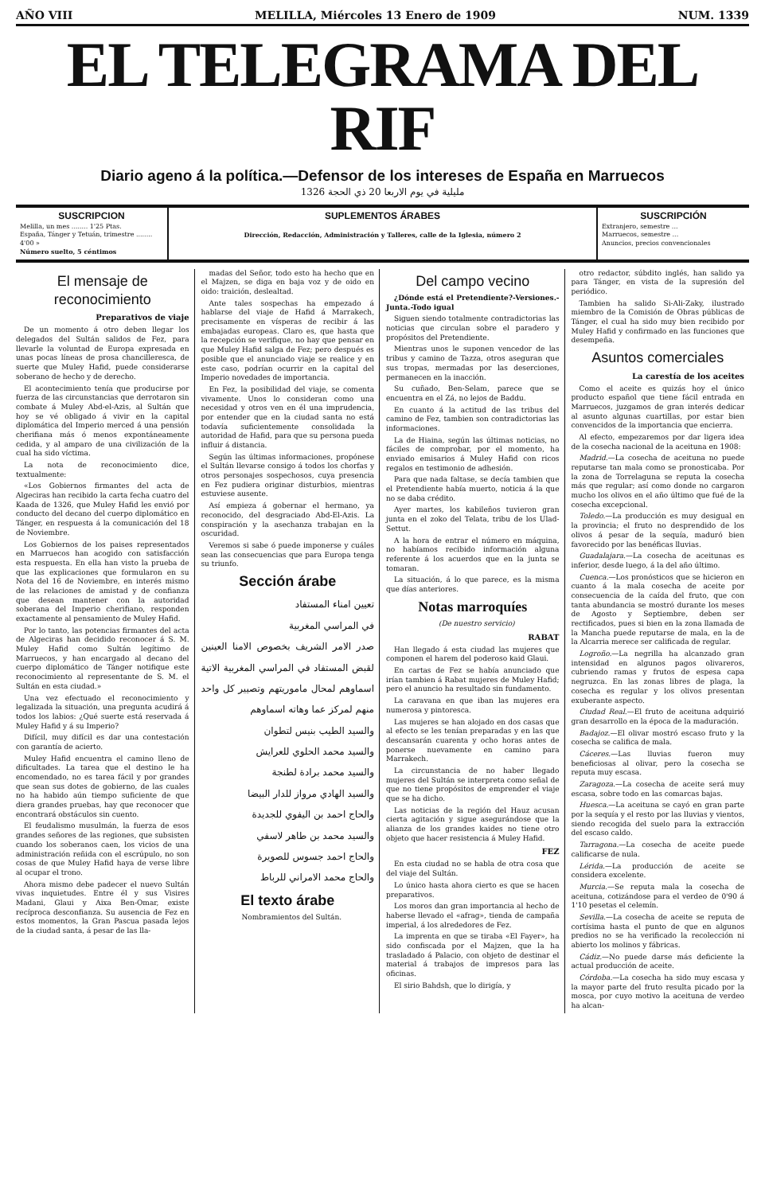AÑO VIII MELILLA, Miércoles 13 Enero de 1909 NUM. 1339
EL TELEGRAMA DEL RIF
Diario ageno á la política.—Defensor de los intereses de España en Marruecos
مليلية في يوم الاربعا 20 ذي الحجة 1326
SUSCRIPCION
Melilla, un mes ........ 1'25 Ptas.
España, Tánger y Tetuán, trimestre ........ 4'00 »
Número suelto, 5 céntimos
SUPLEMENTOS ÁRABES
Dirección, Redacción, Administración y Talleres, calle de la Iglesia, número 2
SUSCRIPCIÓN
Extranjero, semestre ...
Marruecos, semestre ...
Anuncios, precios convencionales
El mensaje de reconocimiento
Preparativos de viaje
De un momento á otro deben llegar los delegados del Sultán salidos de Fez, para llevarle la voluntad de Europa expresada en unas pocas líneas de prosa chancilleresca, de suerte que Muley Hafid, puede considerarse soberano de hecho y de derecho.
El acontecimiento tenía que producirse por fuerza de las circunstancias que derrotaron sin combate á Muley Abd-el-Azis, al Sultán que hoy se vé obligado á vivir en la capital diplomática del Imperio merced á una pensión cherifiana más ó menos expontáneamente cedida, y al amparo de una civilización de la cual ha sido víctima.
La nota de reconocimiento dice, textualmente:
«Los Gobiernos firmantes del acta de Algeciras han recibido la carta fecha cuatro del Kaada de 1326, que Muley Hafid les envió por conducto del decano del cuerpo diplomático en Tánger, en respuesta á la comunicación del 18 de Noviembre.
Los Gobiernos de los paises representados en Marruecos han acogido con satisfacción esta respuesta. En ella han visto la prueba de que las explicaciones que formularon en su Nota del 16 de Noviembre, en interés mismo de las relaciones de amistad y de confianza que desean mantener con la autoridad soberana del Imperio cherifiano, responden exactamente al pensamiento de Muley Hafid.
Por lo tanto, las potencias firmantes del acta de Algeciras han decidido reconocer á S. M. Muley Hafid como Sultán legítimo de Marruecos, y han encargado al decano del cuerpo diplomático de Tánger notifique este reconocimiento al representante de S. M. el Sultán en esta ciudad.»
Una vez efectuado el reconocimiento y legalizada la situación, una pregunta acudirá á todos los labios: ¿Qué suerte está reservada á Muley Hafid y á su Imperio?
Difícil, muy difícil es dar una contestación con garantía de acierto.
Muley Hafid encuentra el camino lleno de dificultades. La tarea que el destino le ha encomendado, no es tarea fácil y por grandes que sean sus dotes de gobierno, de las cuales no ha habido aún tiempo suficiente de que diera grandes pruebas, hay que reconocer que encontrará obstáculos sin cuento.
El feudalismo musulmán, la fuerza de esos grandes señores de las regiones, que subsisten cuando los soberanos caen, los vicios de una administración reñida con el escrúpulo, no son cosas de que Muley Hafid haya de verse libre al ocupar el trono.
Ahora mismo debe padecer el nuevo Sultán vivas inquietudes. Entre él y sus Visires Madani, Glaui y Aixa Ben-Omar, existe recíproca desconfianza. Su ausencia de Fez en estos momentos, la Gran Pascua pasada lejos de la ciudad santa, á pesar de las lla-
madas del Señor, todo esto ha hecho que en el Majzen, se diga en baja voz y de oido en oido: traición, deslealtad.
Ante tales sospechas ha empezado á hablarse del viaje de Hafid á Marrakech, precisamente en vísperas de recibir á las embajadas europeas. Claro es, que hasta que la recepción se verifique, no hay que pensar en que Muley Hafid salga de Fez; pero después es posible que el anunciado viaje se realice y en este caso, podrían ocurrir en la capital del Imperio novedades de importancia.
En Fez, la posibilidad del viaje, se comenta vivamente. Unos lo consideran como una necesidad y otros ven en él una imprudencia, por entender que en la ciudad santa no está todavía suficientemente consolidada la autoridad de Hafid, para que su persona pueda influir á distancia.
Según las últimas informaciones, propónese el Sultán llevarse consigo á todos los chorfas y otros personajes sospechosos, cuya presencia en Fez pudiera originar disturbios, mientras estuviese ausente.
Así empieza á gobernar el hermano, ya reconocido, del desgraciado Abd-El-Azis. La conspiración y la asechanza trabajan en la oscuridad.
Veremos si sabe ó puede imponerse y cuáles sean las consecuencias que para Europa tenga su triunfo.
Sección árabe
تعيين امناء المستفاد
في المراسي المغربية
صدر الامر الشريف بخصوص الامنا العينين لقبض المستفاد في المراسي المغربية الاتية اسماوهم لمحال ماموريتهم وتصيير كل واحد منهم لمركز عما وهاته اسماوهم
والسيد الطيب بنيس لتطوان
والسيد محمد الحلوي للعرايش
والسيد محمد برادة لطنجة
والسيد الهادي مرواز للدار البيضا
والحاج احمد بن اليفوي للجديدة
والسيد محمد بن طاهر لاسفي
والحاج احمد جسوس للصويرة
والحاج محمد الامراني للرباط
El texto árabe
Nombramientos del Sultán.
Del campo vecino
¿Dónde está el Pretendiente?-Versiones.-Junta.-Todo igual
Siguen siendo totalmente contradictorias las noticias que circulan sobre el paradero y propósitos del Pretendiente.
Mientras unos le suponen vencedor de las tribus y camino de Tazza, otros aseguran que sus tropas, mermadas por las deserciones, permanecen en la inacción.
Su cuñado, Ben-Selam, parece que se encuentra en el Zá, no lejos de Baddu.
En cuanto á la actitud de las tribus del camino de Fez, tambien son contradictorias las informaciones.
La de Hiaina, según las últimas noticias, no fáciles de comprobar, por el momento, ha enviado emisarios á Muley Hafid con ricos regalos en testimonio de adhesión.
Para que nada faltase, se decía tambien que el Pretendiente había muerto, noticia á la que no se daba crédito.
Ayer martes, los kabileños tuvieron gran junta en el zoko del Telata, tribu de los Ulad-Settut.
A la hora de entrar el número en máquina, no habíamos recibido información alguna referente á los acuerdos que en la junta se tomaran.
La situación, á lo que parece, es la misma que días anteriores.
Notas marroquíes
(De nuestro servicio)
RABAT
Han llegado á esta ciudad las mujeres que componen el harem del poderoso kaid Glaui.
En cartas de Fez se había anunciado que irían tambien á Rabat mujeres de Muley Hafid; pero el anuncio ha resultado sin fundamento.
La caravana en que iban las mujeres era numerosa y pintoresca.
Las mujeres se han alojado en dos casas que al efecto se les tenían preparadas y en las que descansarán cuarenta y ocho horas antes de ponerse nuevamente en camino para Marrakech.
La circunstancia de no haber llegado mujeres del Sultán se interpreta como señal de que no tiene propósitos de emprender el viaje que se ha dicho.
Las noticias de la región del Hauz acusan cierta agitación y sigue asegurándose que la alianza de los grandes kaides no tiene otro objeto que hacer resistencia á Muley Hafid.
FEZ
En esta ciudad no se habla de otra cosa que del viaje del Sultán.
Lo único hasta ahora cierto es que se hacen preparativos.
Los moros dan gran importancia al hecho de haberse llevado el «afrag», tienda de campaña imperial, á los alrededores de Fez.
La imprenta en que se tiraba «El Fayer», ha sido confiscada por el Majzen, que la ha trasladado á Palacio, con objeto de destinar el material á trabajos de impresos para las oficinas.
El sirio Bahdsh, que lo dirigía, y
otro redactor, súbdito inglés, han salido ya para Tánger, en vista de la supresión del periódico.
Tambien ha salido Si-Ali-Zaky, ilustrado miembro de la Comisión de Obras públicas de Tánger, el cual ha sido muy bien recibido por Muley Hafid y confirmado en las funciones que desempeña.
Asuntos comerciales
La carestía de los aceites
Como el aceite es quizás hoy el único producto español que tiene fácil entrada en Marruecos, juzgamos de gran interés dedicar al asunto algunas cuartillas, por estar bien convencidos de la importancia que encierra.
Al efecto, empezaremos por dar ligera idea de la cosecha nacional de la aceituna en 1908:
Madrid.—La cosecha de aceituna no puede reputarse tan mala como se pronosticaba. Por la zona de Torrelaguna se reputa la cosecha más que regular; así como donde no cargaron mucho los olivos en el año último que fué de la cosecha excepcional.
Toledo.—La producción es muy desigual en la provincia; el fruto no desprendido de los olivos á pesar de la sequía, maduró bien favorecido por las benéficas lluvias.
Guadalajara.—La cosecha de aceitunas es inferior, desde luego, á la del año último.
Cuenca.—Los pronósticos que se hicieron en cuanto á la mala cosecha de aceite por consecuencia de la caída del fruto, que con tanta abundancia se mostró durante los meses de Agosto y Septiembre, deben ser rectificados, pues si bien en la zona llamada de la Mancha puede reputarse de mala, en la de la Alcarria merece ser calificada de regular.
Logroño.—La negrilla ha alcanzado gran intensidad en algunos pagos olivareros, cubriendo ramas y frutos de espesa capa negruzca. En las zonas libres de plaga, la cosecha es regular y los olivos presentan exuberante aspecto.
Ciudad Real.—El fruto de aceituna adquirió gran desarrollo en la época de la maduración.
Badajoz.—El olivar mostró escaso fruto y la cosecha se califica de mala.
Cáceres.—Las lluvias fueron muy beneficiosas al olivar, pero la cosecha se reputa muy escasa.
Zaragoza.—La cosecha de aceite será muy escasa, sobre todo en las comarcas bajas.
Huesca.—La aceituna se cayó en gran parte por la sequía y el resto por las lluvias y vientos, siendo recogida del suelo para la extracción del escaso caldo.
Tarragona.—La cosecha de aceite puede calificarse de nula.
Lérida.—La producción de aceite se considera excelente.
Murcia.—Se reputa mala la cosecha de aceituna, cotizándose para el verdeo de 0'90 á 1'10 pesetas el celemín.
Sevilla.—La cosecha de aceite se reputa de cortísima hasta el punto de que en algunos predios no se ha verificado la recolección ni abierto los molinos y fábricas.
Cádiz.—No puede darse más deficiente la actual producción de aceite.
Córdoba.—La cosecha ha sido muy escasa y la mayor parte del fruto resulta picado por la mosca, por cuyo motivo la aceituna de verdeo ha alcan-